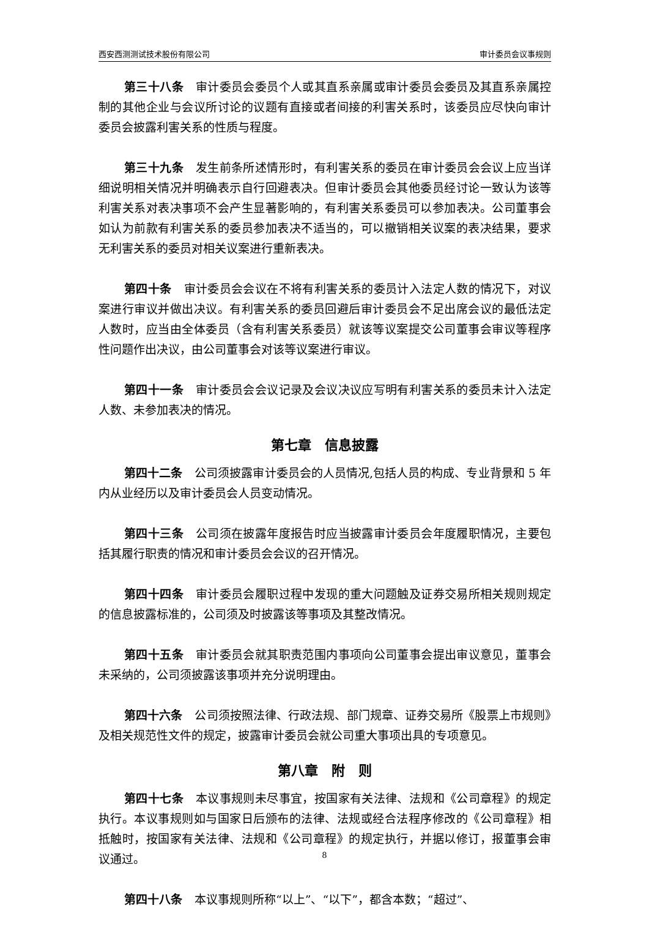西安西测测试技术股份有限公司 审计委员会议事规则
第三十八条 审计委员会委员个人或其直系亲属或审计委员会委员及其直系亲属控制的其他企业与会议所讨论的议题有直接或者间接的利害关系时，该委员应尽快向审计委员会披露利害关系的性质与程度。
第三十九条 发生前条所述情形时，有利害关系的委员在审计委员会会议上应当详细说明相关情况并明确表示自行回避表决。但审计委员会其他委员经讨论一致认为该等利害关系对表决事项不会产生显著影响的，有利害关系委员可以参加表决。公司董事会如认为前款有利害关系的委员参加表决不适当的，可以撤销相关议案的表决结果，要求无利害关系的委员对相关议案进行重新表决。
第四十条 审计委员会会议在不将有利害关系的委员计入法定人数的情况下，对议案进行审议并做出决议。有利害关系的委员回避后审计委员会不足出席会议的最低法定人数时，应当由全体委员（含有利害关系委员）就该等议案提交公司董事会审议等程序性问题作出决议，由公司董事会对该等议案进行审议。
第四十一条 审计委员会会议记录及会议决议应写明有利害关系的委员未计入法定人数、未参加表决的情况。
第七章　信息披露
第四十二条 公司须披露审计委员会的人员情况,包括人员的构成、专业背景和 5 年内从业经历以及审计委员会人员变动情况。
第四十三条 公司须在披露年度报告时应当披露审计委员会年度履职情况，主要包括其履行职责的情况和审计委员会会议的召开情况。
第四十四条 审计委员会履职过程中发现的重大问题触及证券交易所相关规则规定的信息披露标准的，公司须及时披露该等事项及其整改情况。
第四十五条 审计委员会就其职责范围内事项向公司董事会提出审议意见，董事会未采纳的，公司须披露该事项并充分说明理由。
第四十六条 公司须按照法律、行政法规、部门规章、证券交易所《股票上市规则》及相关规范性文件的规定，披露审计委员会就公司重大事项出具的专项意见。
第八章　附　则
第四十七条 本议事规则未尽事宜，按国家有关法律、法规和《公司章程》的规定执行。本议事规则如与国家日后颁布的法律、法规或经合法程序修改的《公司章程》相抵触时，按国家有关法律、法规和《公司章程》的规定执行，并据以修订，报董事会审议通过。
第四十八条 本议事规则所称“以上”、“以下”，都含本数；“超过”、
8